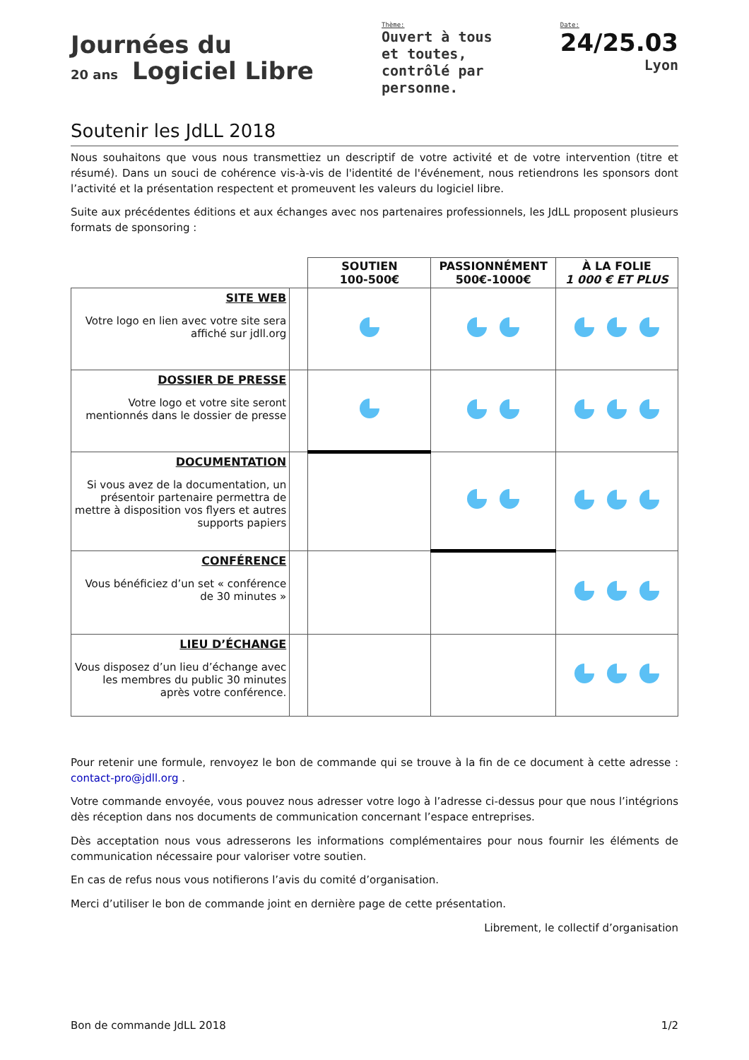Journées du
20 ans Logiciel Libre
Thème:
Ouvert à tous
et toutes,
contrôlé par
personne.
Date:
24/25.03
Lyon
Soutenir les JdLL 2018
Nous souhaitons que vous nous transmettiez un descriptif de votre activité et de votre intervention (titre et résumé). Dans un souci de cohérence vis-à-vis de l'identité de l'événement, nous retiendrons les sponsors dont l’activité et la présentation respectent et promeuvent les valeurs du logiciel libre.
Suite aux précédentes éditions et aux échanges avec nos partenaires professionnels, les JdLL proposent plusieurs formats de sponsoring :
| | | SOUTIEN 100-500€ | PASSIONNÉMENT 500€-1000€ | À LA FOLIE 1 000 € ET PLUS |
| SITE WEB Votre logo en lien avec votre site sera affiché sur jdll.org | | | | |
| DOSSIER DE PRESSE Votre logo et votre site seront mentionnés dans le dossier de presse | | | | |
| DOCUMENTATION Si vous avez de la documentation, un présentoir partenaire permettra de mettre à disposition vos flyers et autres supports papiers | | | | |
| CONFÉRENCE Vous bénéficiez d’un set « conférence de 30 minutes » | | | | |
| LIEU D’ÉCHANGE Vous disposez d’un lieu d’échange avec les membres du public 30 minutes après votre conférence. | | | | |
Pour retenir une formule, renvoyez le bon de commande qui se trouve à la fin de ce document à cette adresse : contact-pro@jdll.org .
Votre commande envoyée, vous pouvez nous adresser votre logo à l’adresse ci-dessus pour que nous l’intégrions dès réception dans nos documents de communication concernant l’espace entreprises.
Dès acceptation nous vous adresserons les informations complémentaires pour nous fournir les éléments de communication nécessaire pour valoriser votre soutien.
En cas de refus nous vous notifierons l’avis du comité d’organisation.
Merci d’utiliser le bon de commande joint en dernière page de cette présentation.
Librement, le collectif d’organisation
Bon de commande JdLL 2018 1/2